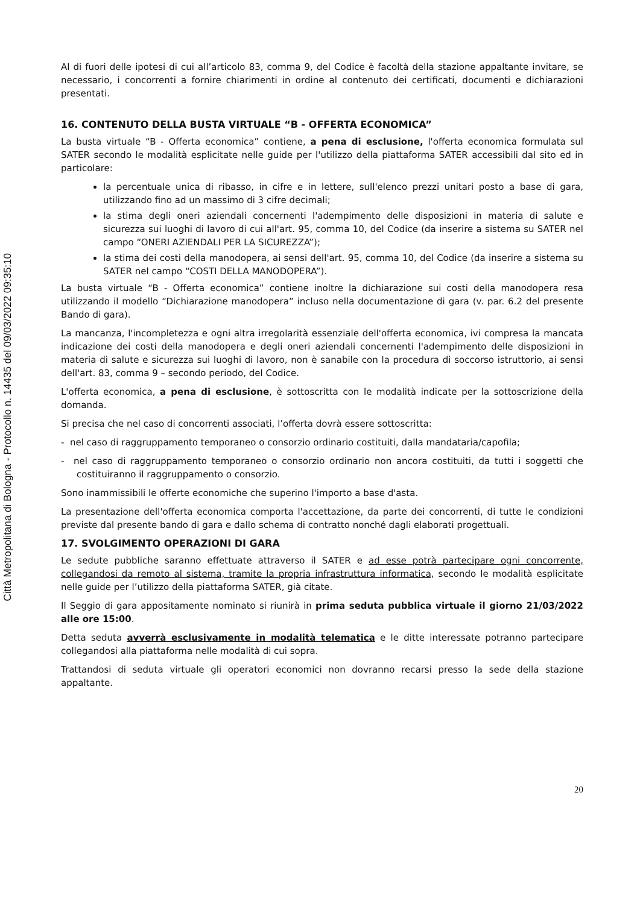Città Metropolitana di Bologna - Protocollo n. 14435 del 09/03/2022 09:35:10
Al di fuori delle ipotesi di cui all’articolo 83, comma 9, del Codice è facoltà della stazione appaltante invitare, se necessario, i concorrenti a fornire chiarimenti in ordine al contenuto dei certificati, documenti e dichiarazioni presentati.
16. CONTENUTO DELLA BUSTA VIRTUALE “B - OFFERTA ECONOMICA”
La busta virtuale “B - Offerta economica” contiene, a pena di esclusione, l'offerta economica formulata sul SATER secondo le modalità esplicitate nelle guide per l'utilizzo della piattaforma SATER accessibili dal sito ed in particolare:
la percentuale unica di ribasso, in cifre e in lettere, sull'elenco prezzi unitari posto a base di gara, utilizzando fino ad un massimo di 3 cifre decimali;
la stima degli oneri aziendali concernenti l'adempimento delle disposizioni in materia di salute e sicurezza sui luoghi di lavoro di cui all'art. 95, comma 10, del Codice (da inserire a sistema su SATER nel campo “ONERI AZIENDALI PER LA SICUREZZA”);
la stima dei costi della manodopera, ai sensi dell'art. 95, comma 10, del Codice (da inserire a sistema su SATER nel campo “COSTI DELLA MANODOPERA”).
La busta virtuale “B - Offerta economica” contiene inoltre la dichiarazione sui costi della manodopera resa utilizzando il modello “Dichiarazione manodopera” incluso nella documentazione di gara (v. par. 6.2 del presente Bando di gara).
La mancanza, l'incompletezza e ogni altra irregolarità essenziale dell'offerta economica, ivi compresa la mancata indicazione dei costi della manodopera e degli oneri aziendali concernenti l'adempimento delle disposizioni in materia di salute e sicurezza sui luoghi di lavoro, non è sanabile con la procedura di soccorso istruttorio, ai sensi dell'art. 83, comma 9 – secondo periodo, del Codice.
L'offerta economica, a pena di esclusione, è sottoscritta con le modalità indicate per la sottoscrizione della domanda.
Si precisa che nel caso di concorrenti associati, l’offerta dovrà essere sottoscritta:
- nel caso di raggruppamento temporaneo o consorzio ordinario costituiti, dalla mandataria/capofila;
- nel caso di raggruppamento temporaneo o consorzio ordinario non ancora costituiti, da tutti i soggetti che costituiranno il raggruppamento o consorzio.
Sono inammissibili le offerte economiche che superino l'importo a base d'asta.
La presentazione dell'offerta economica comporta l'accettazione, da parte dei concorrenti, di tutte le condizioni previste dal presente bando di gara e dallo schema di contratto nonché dagli elaborati progettuali.
17. SVOLGIMENTO OPERAZIONI DI GARA
Le sedute pubbliche saranno effettuate attraverso il SATER e ad esse potrà partecipare ogni concorrente, collegandosi da remoto al sistema, tramite la propria infrastruttura informatica, secondo le modalità esplicitate nelle guide per l’utilizzo della piattaforma SATER, già citate.
Il Seggio di gara appositamente nominato si riunirà in prima seduta pubblica virtuale il giorno 21/03/2022 alle ore 15:00.
Detta seduta avverrà esclusivamente in modalità telematica e le ditte interessate potranno partecipare collegandosi alla piattaforma nelle modalità di cui sopra.
Trattandosi di seduta virtuale gli operatori economici non dovranno recarsi presso la sede della stazione appaltante.
20